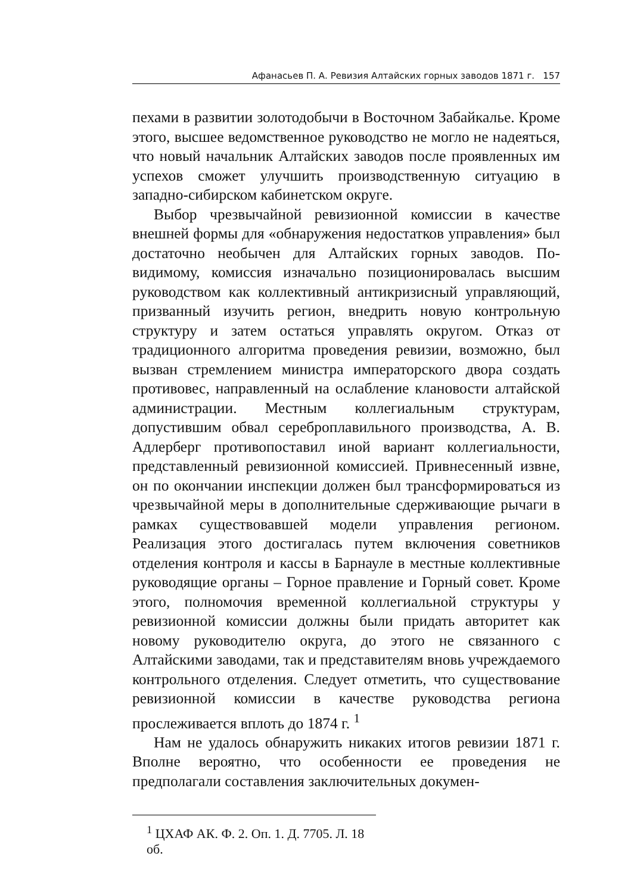Афанасьев П. А. Ревизия Алтайских горных заводов 1871 г. 157
пехами в развитии золотодобычи в Восточном Забайкалье. Кроме этого, высшее ведомственное руководство не могло не надеяться, что новый начальник Алтайских заводов после проявленных им успехов сможет улучшить производственную ситуацию в западно-сибирском кабинетском округе.
Выбор чрезвычайной ревизионной комиссии в качестве внешней формы для «обнаружения недостатков управления» был достаточно необычен для Алтайских горных заводов. По-видимому, комиссия изначально позиционировалась высшим руководством как коллективный антикризисный управляющий, призванный изучить регион, внедрить новую контрольную структуру и затем остаться управлять округом. Отказ от традиционного алгоритма проведения ревизии, возможно, был вызван стремлением министра императорского двора создать противовес, направленный на ослабление клановости алтайской администрации. Местным коллегиальным структурам, допустившим обвал сереброплавильного производства, А. В. Адлерберг противопоставил иной вариант коллегиальности, представленный ревизионной комиссией. Привнесенный извне, он по окончании инспекции должен был трансформироваться из чрезвычайной меры в дополнительные сдерживающие рычаги в рамках существовавшей модели управления регионом. Реализация этого достигалась путем включения советников отделения контроля и кассы в Барнауле в местные коллективные руководящие органы – Горное правление и Горный совет. Кроме этого, полномочия временной коллегиальной структуры у ревизионной комиссии должны были придать авторитет как новому руководителю округа, до этого не связанного с Алтайскими заводами, так и представителям вновь учреждаемого контрольного отделения. Следует отметить, что существование ревизионной комиссии в качестве руководства региона прослеживается вплоть до 1874 г. <sup>1</sup>
Нам не удалось обнаружить никаких итогов ревизии 1871 г. Вполне вероятно, что особенности ее проведения не предполагали составления заключительных докумен-
<sup>1</sup> ЦХАФ АК. Ф. 2. Оп. 1. Д. 7705. Л. 18 об.